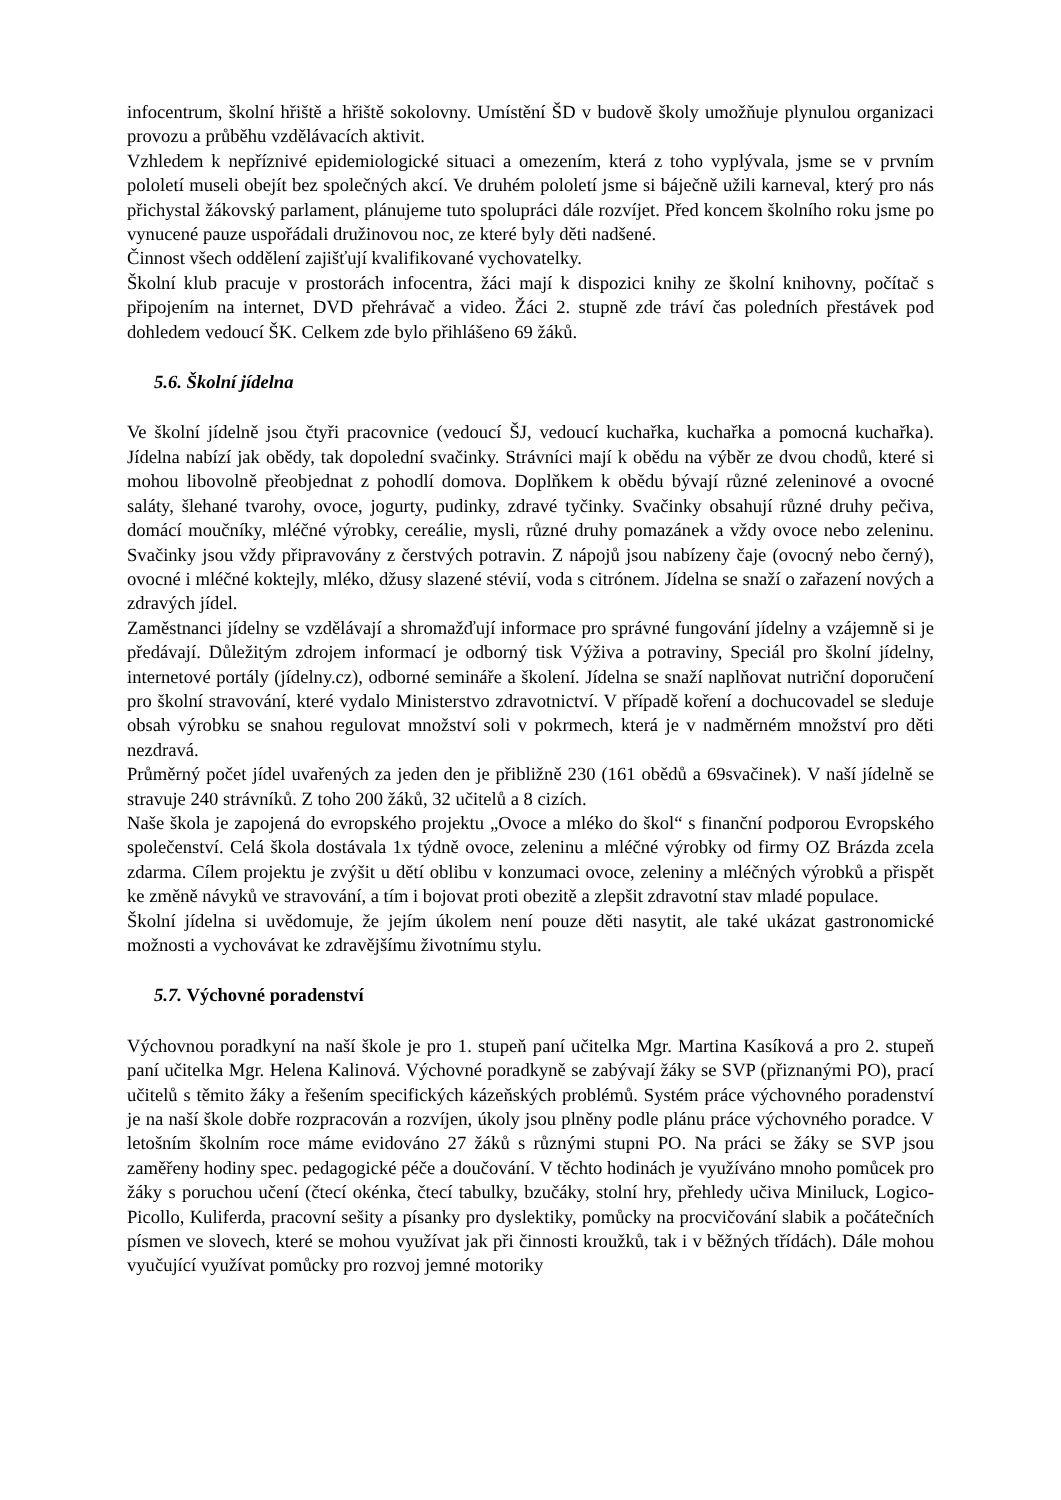infocentrum, školní hřiště a hřiště sokolovny. Umístění ŠD v budově školy umožňuje plynulou organizaci provozu a průběhu vzdělávacích aktivit.
Vzhledem k nepříznivé epidemiologické situaci a omezením, která z toho vyplývala, jsme se v prvním pololetí museli obejít bez společných akcí. Ve druhém pololetí jsme si báječně užili karneval, který pro nás přichystal žákovský parlament, plánujeme tuto spolupráci dále rozvíjet. Před koncem školního roku jsme po vynucené pauze uspořádali družinovou noc, ze které byly děti nadšené.
Činnost všech oddělení zajišťují kvalifikované vychovatelky.
Školní klub pracuje v prostorách infocentra, žáci mají k dispozici knihy ze školní knihovny, počítač s připojením na internet, DVD přehrávač a video. Žáci 2. stupně zde tráví čas poledních přestávek pod dohledem vedoucí ŠK. Celkem zde bylo přihlášeno 69 žáků.
5.6. Školní jídelna
Ve školní jídelně jsou čtyři pracovnice (vedoucí ŠJ, vedoucí kuchařka, kuchařka a pomocná kuchařka). Jídelna nabízí jak obědy, tak dopolední svačinky. Strávníci mají k obědu na výběr ze dvou chodů, které si mohou libovolně přeobjednat z pohodlí domova. Doplňkem k obědu bývají různé zeleninové a ovocné saláty, šlehané tvarohy, ovoce, jogurty, pudinky, zdravé tyčinky. Svačinky obsahují různé druhy pečiva, domácí moučníky, mléčné výrobky, cereálie, mysli, různé druhy pomazánek a vždy ovoce nebo zeleninu. Svačinky jsou vždy připravovány z čerstvých potravin. Z nápojů jsou nabízeny čaje (ovocný nebo černý), ovocné i mléčné koktejly, mléko, džusy slazené stévií, voda s citrónem. Jídelna se snaží o zařazení nových a zdravých jídel.
Zaměstnanci jídelny se vzdělávají a shromažďují informace pro správné fungování jídelny a vzájemně si je předávají. Důležitým zdrojem informací je odborný tisk Výživa a potraviny, Speciál pro školní jídelny, internetové portály (jídelny.cz), odborné semináře a školení. Jídelna se snaží naplňovat nutriční doporučení pro školní stravování, které vydalo Ministerstvo zdravotnictví. V případě koření a dochucovadel se sleduje obsah výrobku se snahou regulovat množství soli v pokrmech, která je v nadměrném množství pro děti nezdravá.
Průměrný počet jídel uvařených za jeden den je přibližně 230 (161 obědů a 69svačinek). V naší jídelně se stravuje 240 strávníků. Z toho 200 žáků, 32 učitelů a 8 cizích.
Naše škola je zapojená do evropského projektu „Ovoce a mléko do škol“ s finanční podporou Evropského společenství. Celá škola dostávala 1x týdně ovoce, zeleninu a mléčné výrobky od firmy OZ Brázda zcela zdarma. Cílem projektu je zvýšit u dětí oblibu v konzumaci ovoce, zeleniny a mléčných výrobků a přispět ke změně návyků ve stravování, a tím i bojovat proti obezitě a zlepšit zdravotní stav mladé populace.
Školní jídelna si uvědomuje, že jejím úkolem není pouze děti nasytit, ale také ukázat gastronomické možnosti a vychovávat ke zdravějšímu životnímu stylu.
5.7. Výchovné poradenství
Výchovnou poradkyní na naší škole je pro 1. stupeň paní učitelka Mgr. Martina Kasíková a pro 2. stupeň paní učitelka Mgr. Helena Kalinová. Výchovné poradkyně se zabývají žáky se SVP (přiznanými PO), prací učitelů s těmito žáky a řešením specifických kázeňských problémů. Systém práce výchovného poradenství je na naší škole dobře rozpracován a rozvíjen, úkoly jsou plněny podle plánu práce výchovného poradce. V letošním školním roce máme evidováno 27 žáků s různými stupni PO. Na práci se žáky se SVP jsou zaměřeny hodiny spec. pedagogické péče a doučování. V těchto hodinách je využíváno mnoho pomůcek pro žáky s poruchou učení (čtecí okénka, čtecí tabulky, bzučáky, stolní hry, přehledy učiva Miniluck, Logico-Picollo, Kuliferda, pracovní sešity a písanky pro dyslektiky, pomůcky na procvičování slabik a počátečních písmen ve slovech, které se mohou využívat jak při činnosti kroužků, tak i v běžných třídách). Dále mohou vyučující využívat pomůcky pro rozvoj jemné motoriky